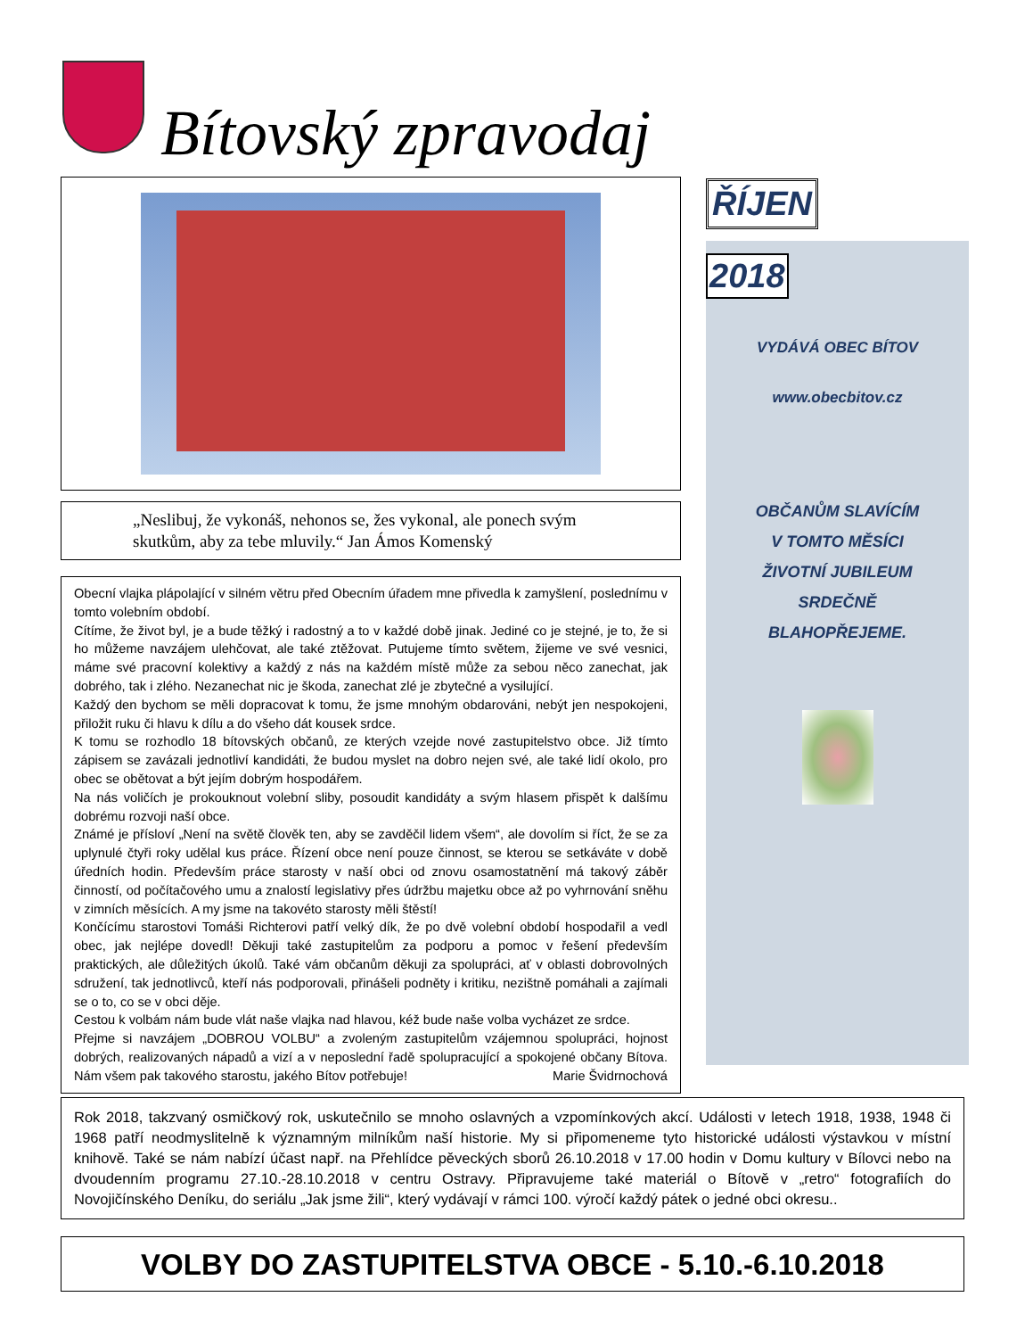Bítovský zpravodaj
ŘÍJEN
2018
VYDÁVÁ OBEC BÍTOV
www.obecbitov.cz
OBČANŮM SLAVÍCÍM
V TOMTO MĚSÍCI
ŽIVOTNÍ JUBILEUM
SRDEČNĚ
BLAHOPŘEJEME.
„Neslibuj, že vykonáš, nehonos se, žes vykonal, ale ponech svým skutkům, aby za tebe mluvily.“ Jan Ámos Komenský
Obecní vlajka plápolající v silném větru před Obecním úřadem mne přivedla k zamyšlení, poslednímu v tomto volebním období.
Cítíme, že život byl, je a bude těžký i radostný a to v každé době jinak. Jediné co je stejné, je to, že si ho můžeme navzájem ulehčovat, ale také ztěžovat. Putujeme tímto světem, žijeme ve své vesnici, máme své pracovní kolektivy a každý z nás na každém místě může za sebou něco zanechat, jak dobrého, tak i zlého. Nezanechat nic je škoda, zanechat zlé je zbytečné a vysilující.
Každý den bychom se měli dopracovat k tomu, že jsme mnohým obdarováni, nebýt jen nespokojeni, přiložit ruku či hlavu k dílu a do všeho dát kousek srdce.
K tomu se rozhodlo 18 bítovských občanů, ze kterých vzejde nové zastupitelstvo obce. Již tímto zápisem se zavázali jednotliví kandidáti, že budou myslet na dobro nejen své, ale také lidí okolo, pro obec se obětovat a být jejím dobrým hospodářem.
Na nás voličích je prokouknout volební sliby, posoudit kandidáty a svým hlasem přispět k dalšímu dobrému rozvoji naší obce.
Známé je přísloví „Není na světě člověk ten, aby se zavděčil lidem všem“, ale dovolím si říct, že se za uplynulé čtyři roky udělal kus práce. Řízení obce není pouze činnost, se kterou se setkáváte v době úředních hodin. Především práce starosty v naší obci od znovu osamostatnění má takový záběr činností, od počítačového umu a znalostí legislativy přes údržbu majetku obce až po vyhrnování sněhu v zimních měsících. A my jsme na takovéto starosty měli štěstí!
Končícímu starostovi Tomáši Richterovi patří velký dík, že po dvě volební období hospodařil a vedl obec, jak nejlépe dovedl! Děkuji také zastupitelům za podporu a pomoc v řešení především praktických, ale důležitých úkolů. Také vám občanům děkuji za spolupráci, ať v oblasti dobrovolných sdružení, tak jednotlivců, kteří nás podporovali, přinášeli podněty i kritiku, nezištně pomáhali a zajímali se o to, co se v obci děje.
Cestou k volbám nám bude vlát naše vlajka nad hlavou, kéž bude naše volba vycházet ze srdce.
Přejme si navzájem „DOBROU VOLBU“ a zvoleným zastupitelům vzájemnou spolupráci, hojnost dobrých, realizovaných nápadů a vizí a v neposlední řadě spolupracující a spokojené občany Bítova. Nám všem pak takového starostu, jakého Bítov potřebuje! Marie Švidrnochová
Rok 2018, takzvaný osmičkový rok, uskutečnilo se mnoho oslavných a vzpomínkových akcí. Události v letech 1918, 1938, 1948 či 1968 patří neodmyslitelně k významným milníkům naší historie. My si připomeneme tyto historické události výstavkou v místní knihově. Také se nám nabízí účast např. na Přehlídce pěveckých sborů 26.10.2018 v 17.00 hodin v Domu kultury v Bílovci nebo na dvoudenním programu 27.10.-28.10.2018 v centru Ostravy. Připravujeme také materiál o Bítově v „retro“ fotografiích do Novojičínského Deníku, do seriálu „Jak jsme žili“, který vydávají v rámci 100. výročí každý pátek o jedné obci okresu..
VOLBY DO ZASTUPITELSTVA OBCE - 5.10.-6.10.2018